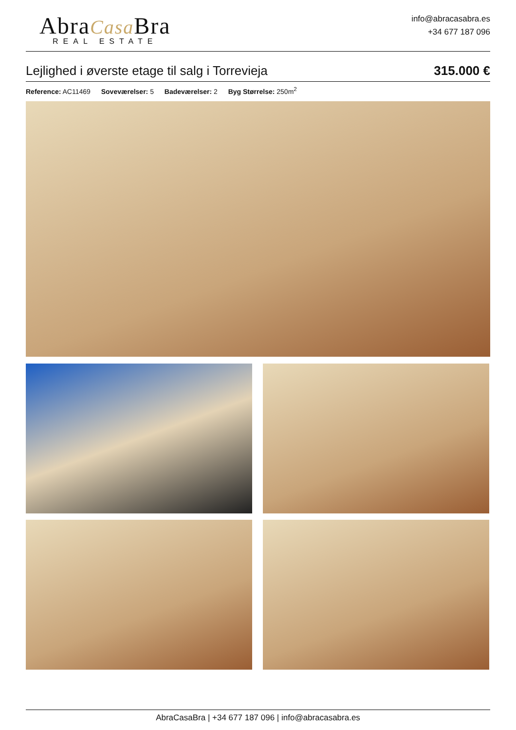AbraCasa Bra
REAL ESTATE
info@abracasabra.es
+34 677 187 096
Lejlighed i øverste etage til salg i Torrevieja
315.000 €
Reference: AC11469 Soveværelser: 5 Badeværelser: 2 Byg Størrelse: 250m<sup>2</sup>
AbraCasaBra | +34 677 187 096 | info@abracasabra.es